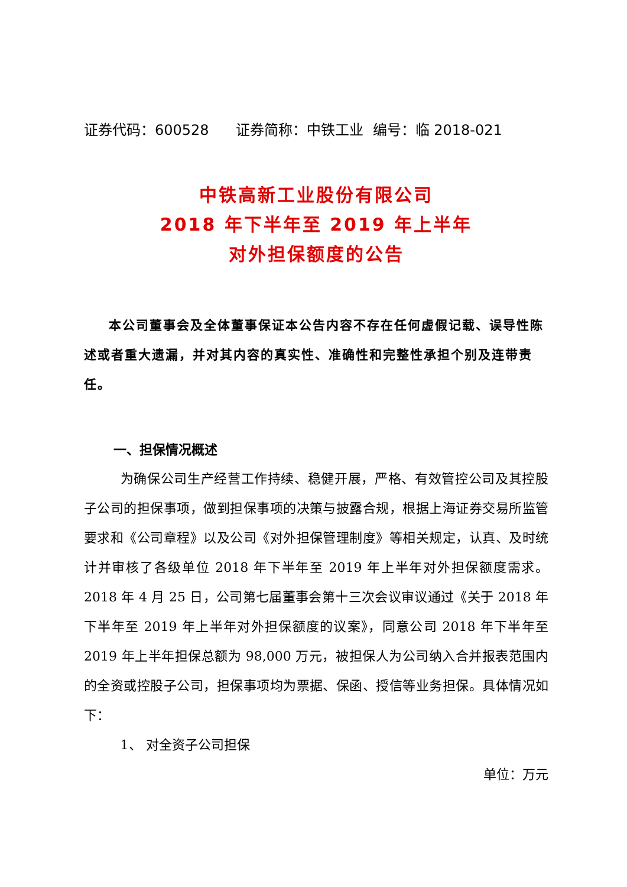证券代码：600528 证券简称：中铁工业 编号：临 2018-021
中铁高新工业股份有限公司
2018 年下半年至 2019 年上半年
对外担保额度的公告
本公司董事会及全体董事保证本公告内容不存在任何虚假记载、误导性陈述或者重大遗漏，并对其内容的真实性、准确性和完整性承担个别及连带责任。
一、担保情况概述
为确保公司生产经营工作持续、稳健开展，严格、有效管控公司及其控股子公司的担保事项，做到担保事项的决策与披露合规，根据上海证券交易所监管要求和《公司章程》以及公司《对外担保管理制度》等相关规定，认真、及时统计并审核了各级单位 2018 年下半年至 2019 年上半年对外担保额度需求。2018 年 4 月 25 日，公司第七届董事会第十三次会议审议通过《关于 2018 年下半年至 2019 年上半年对外担保额度的议案》，同意公司 2018 年下半年至 2019 年上半年担保总额为 98,000 万元，被担保人为公司纳入合并报表范围内的全资或控股子公司，担保事项均为票据、保函、授信等业务担保。具体情况如下：
1、 对全资子公司担保
单位：万元